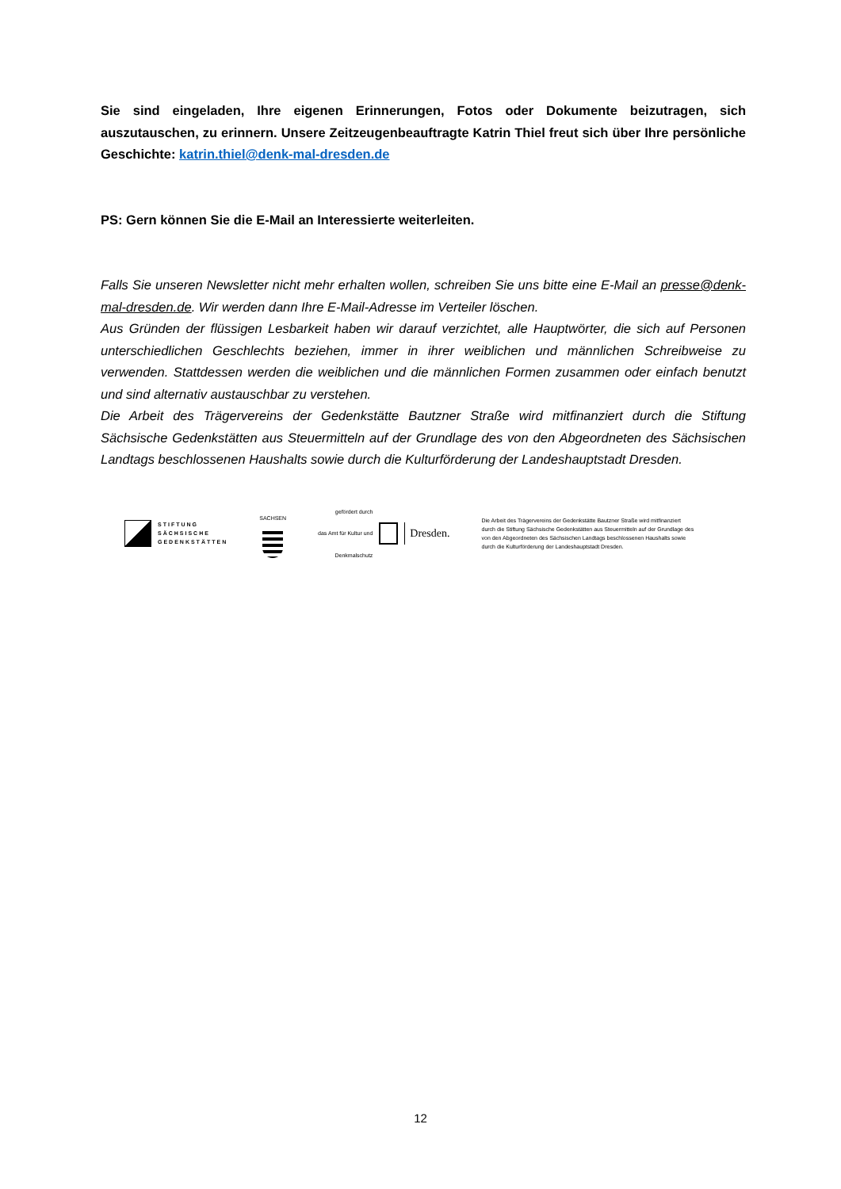Sie sind eingeladen, Ihre eigenen Erinnerungen, Fotos oder Dokumente beizutragen, sich auszutauschen, zu erinnern. Unsere Zeitzeugenbeauftragte Katrin Thiel freut sich über Ihre persönliche Geschichte: katrin.thiel@denk-mal-dresden.de
PS: Gern können Sie die E-Mail an Interessierte weiterleiten.
Falls Sie unseren Newsletter nicht mehr erhalten wollen, schreiben Sie uns bitte eine E-Mail an presse@denk-mal-dresden.de. Wir werden dann Ihre E-Mail-Adresse im Verteiler löschen.
Aus Gründen der flüssigen Lesbarkeit haben wir darauf verzichtet, alle Hauptwörter, die sich auf Personen unterschiedlichen Geschlechts beziehen, immer in ihrer weiblichen und männlichen Schreibweise zu verwenden. Stattdessen werden die weiblichen und die männlichen Formen zusammen oder einfach benutzt und sind alternativ austauschbar zu verstehen.
Die Arbeit des Trägervereins der Gedenkstätte Bautzner Straße wird mitfinanziert durch die Stiftung Sächsische Gedenkstätten aus Steuermitteln auf der Grundlage des von den Abgeordneten des Sächsischen Landtags beschlossenen Haushalts sowie durch die Kulturförderung der Landeshauptstadt Dresden.
STIFTUNG
SÄCHSISCHE
GEDENKSTÄTTEN
SACHSEN
gefördert durch
das Amt für Kultur und
Denkmalschutz
Dresden.
Die Arbeit des Trägervereins der Gedenkstätte Bautzner Straße wird mitfinanziert durch die Stiftung Sächsische Gedenkstätten aus Steuermitteln auf der Grundlage des von den Abgeordneten des Sächsischen Landtags beschlossenen Haushalts sowie durch die Kulturförderung der Landeshauptstadt Dresden.
12